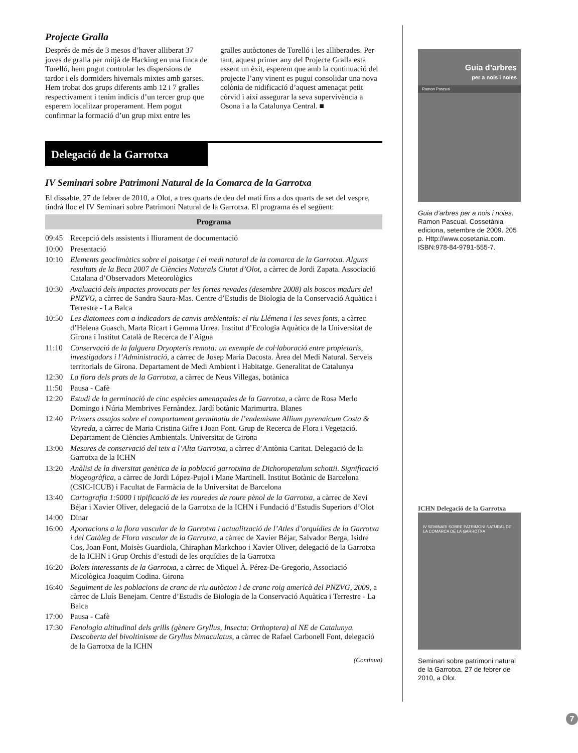Projecte Gralla
Després de més de 3 mesos d’haver alliberat 37 joves de gralla per mitjà de Hacking en una finca de Torelló, hem pogut controlar les dispersions de tardor i els dormiders hivernals mixtes amb garses. Hem trobat dos grups diferents amb 12 i 7 gralles respectivament i tenim indicis d’un tercer grup que esperem localitzar properament. Hem pogut confirmar la formació d’un grup mixt entre les gralles autòctones de Torelló i les alliberades. Per tant, aquest primer any del Projecte Gralla està essent un èxit, esperem que amb la continuació del projecte l’any vinent es pugui consolidar una nova colònia de nidificació d’aquest amenaçat petit còrvid i així assegurar la seva supervivència a Osona i a la Catalunya Central. ■
Delegació de la Garrotxa
IV Seminari sobre Patrimoni Natural de la Comarca de la Garrotxa
El dissabte, 27 de febrer de 2010, a Olot, a tres quarts de deu del matí fins a dos quarts de set del vespre, tindrà lloc el IV Seminari sobre Patrimoni Natural de la Garrotxa. El programa és el següent:
Programa
| 09:45 | Recepció dels assistents i lliurament de documentació |
| 10:00 | Presentació |
| 10:10 | Elements geoclimàtics sobre el paisatge i el medi natural de la comarca de la Garrotxa. Alguns resultats de la Beca 2007 de Ciències Naturals Ciutat d’Olot , a càrrec de Jordi Zapata. Associació Catalana d’Observadors Meteorològics |
| 10:30 | Avaluació dels impactes provocats per les fortes nevades (desembre 2008) als boscos madurs del PNZVG , a càrrec de Sandra Saura-Mas. Centre d’Estudis de Biologia de la Conservació Aquàtica i Terrestre - La Balca |
| 10:50 | Les diatomees com a indicadors de canvis ambientals: el riu Llémena i les seves fonts , a càrrec d’Helena Guasch, Marta Ricart i Gemma Urrea. Institut d’Ecologia Aquàtica de la Universitat de Girona i Institut Català de Recerca de l’Aigua |
| 11:10 | Conservació de la falguera Dryopteris remota: un exemple de col·laboració entre propietaris, investigadors i l’Administració , a càrrec de Josep Maria Dacosta. Àrea del Medi Natural. Serveis territorials de Girona. Departament de Medi Ambient i Habitatge. Generalitat de Catalunya |
| 12:30 | La flora dels prats de la Garrotxa , a càrrec de Neus Villegas, botànica |
| 11:50 | Pausa - Cafè |
| 12:20 | Estudi de la germinació de cinc espècies amenaçades de la Garrotxa , a càrrc de Rosa Merlo Domingo i Núria Membrives Fernàndez. Jardí botànic Marimurtra. Blanes |
| 12:40 | Primers assajos sobre el comportament germinatiu de l’endemisme Allium pyrenaicum Costa & Vayreda , a càrrec de Maria Cristina Gifre i Joan Font. Grup de Recerca de Flora i Vegetació. Departament de Ciències Ambientals. Universitat de Girona |
| 13:00 | Mesures de conservació del teix a l’Alta Garrotxa , a càrrec d’Antònia Caritat. Delegació de la Garrotxa de la ICHN |
| 13:20 | Anàlisi de la diversitat genètica de la població garrotxina de Dichoropetalum schottii. Significació biogeogràfica , a càrrec de Jordi López-Pujol i Mane Martinell. Institut Botànic de Barcelona (CSIC-ICUB) i Facultat de Farmàcia de la Universitat de Barcelona |
| 13:40 | Cartografia 1:5000 i tipificació de les rouredes de roure pènol de la Garrotxa , a càrrec de Xevi Béjar i Xavier Oliver, delegació de la Garrotxa de la ICHN i Fundació d’Estudis Superiors d’Olot |
| 14:00 | Dinar |
| 16:00 | Aportacions a la flora vascular de la Garrotxa i actualització de l’Atles d’orquídies de la Garrotxa i del Catàleg de Flora vascular de la Garrotxa , a càrrec de Xavier Béjar, Salvador Berga, Isidre Cos, Joan Font, Moisès Guardiola, Chiraphan Markchoo i Xavier Oliver, delegació de la Garrotxa de la ICHN i Grup Orchis d’estudi de les orquídies de la Garrotxa |
| 16:20 | Bolets interessants de la Garrotxa , a càrrec de Miquel À. Pérez-De-Gregorio, Associació Micològica Joaquim Codina. Girona |
| 16:40 | Seguiment de les poblacions de cranc de riu autòcton i de cranc roig americà del PNZVG, 2009 , a càrrec de Lluís Benejam. Centre d’Estudis de Biologia de la Conservació Aquàtica i Terrestre - La Balca |
| 17:00 | Pausa - Cafè |
| 17:30 | Fenologia altitudinal dels grills (gènere Gryllus, Insecta: Orthoptera) al NE de Catalunya. Descoberta del bivoltinisme de Gryllus bimaculatus , a càrrec de Rafael Carbonell Font, delegació de la Garrotxa de la ICHN |
(Continua)
Guia d’arbres
per a nois i noies
Ramon Pascual
Guia d’arbres per a nois i noies. Ramon Pascual. Cossetània ediciona, setembre de 2009. 205 p. Http://www.cosetania.com. ISBN:978-84-9791-555-7.
ICHN Delegació de la Garrotxa
IV SEMINARI SOBRE PATRIMONI NATURAL DE LA COMARCA DE LA GARROTXA
Seminari sobre patrimoni natural de la Garrotxa. 27 de febrer de 2010, a Olot.
7